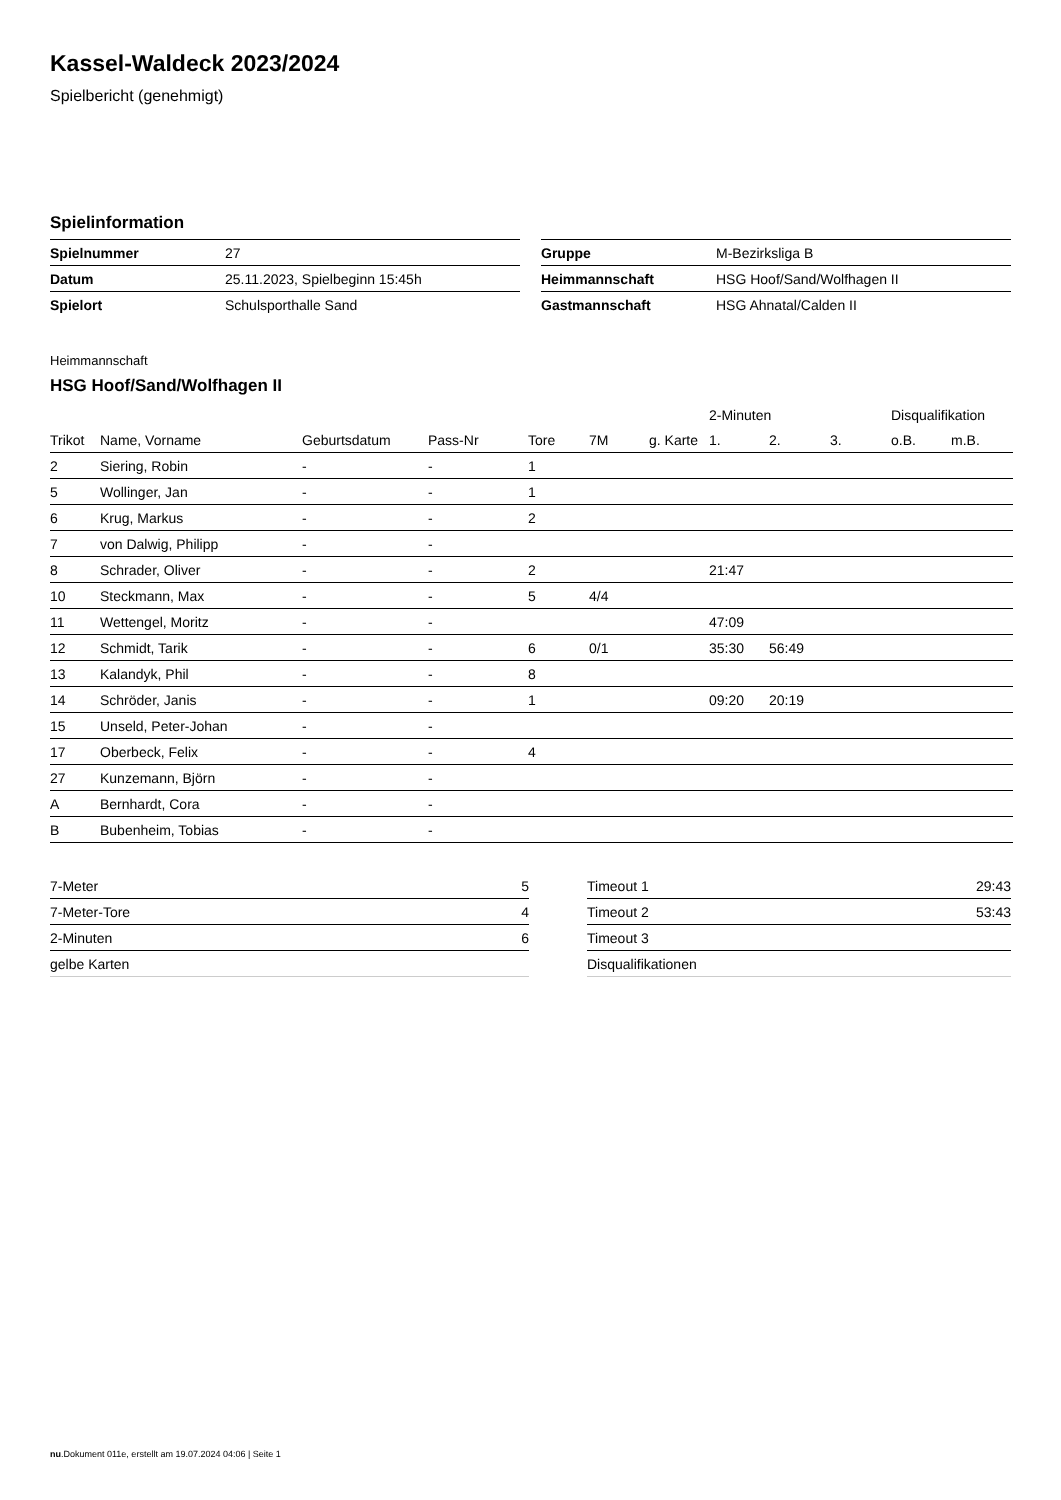Kassel-Waldeck 2023/2024
Spielbericht (genehmigt)
Spielinformation
| Spielnummer | 27 |
| Datum | 25.11.2023, Spielbeginn 15:45h |
| Spielort | Schulsporthalle Sand |
| Gruppe | M-Bezirksliga B |
| Heimmannschaft | HSG Hoof/Sand/Wolfhagen II |
| Gastmannschaft | HSG Ahnatal/Calden II |
Heimmannschaft
HSG Hoof/Sand/Wolfhagen II
| | | | | | | | 2-Minuten | | | Disqualifikation | |
| --- | --- | --- | --- | --- | --- | --- | --- | --- | --- | --- | --- |
| Trikot | Name, Vorname | Geburtsdatum | Pass-Nr | Tore | 7M | g. Karte | 1. | 2. | 3. | o.B. | m.B. |
| 2 | Siering, Robin | - | - | 1 | | | | | | | |
| 5 | Wollinger, Jan | - | - | 1 | | | | | | | |
| 6 | Krug, Markus | - | - | 2 | | | | | | | |
| 7 | von Dalwig, Philipp | - | - | | | | | | | | |
| 8 | Schrader, Oliver | - | - | 2 | | | 21:47 | | | | |
| 10 | Steckmann, Max | - | - | 5 | 4/4 | | | | | | |
| 11 | Wettengel, Moritz | - | - | | | | 47:09 | | | | |
| 12 | Schmidt, Tarik | - | - | 6 | 0/1 | | 35:30 | 56:49 | | | |
| 13 | Kalandyk, Phil | - | - | 8 | | | | | | | |
| 14 | Schröder, Janis | - | - | 1 | | | 09:20 | 20:19 | | | |
| 15 | Unseld, Peter-Johan | - | - | | | | | | | | |
| 17 | Oberbeck, Felix | - | - | 4 | | | | | | | |
| 27 | Kunzemann, Björn | - | - | | | | | | | | |
| A | Bernhardt, Cora | - | - | | | | | | | | |
| B | Bubenheim, Tobias | - | - | | | | | | | | |
| 7-Meter | 5 |
| 7-Meter-Tore | 4 |
| 2-Minuten | 6 |
| gelbe Karten | |
| Timeout 1 | 29:43 |
| Timeout 2 | 53:43 |
| Timeout 3 | |
| Disqualifikationen | |
nu.Dokument 011e, erstellt am 19.07.2024 04:06 | Seite 1